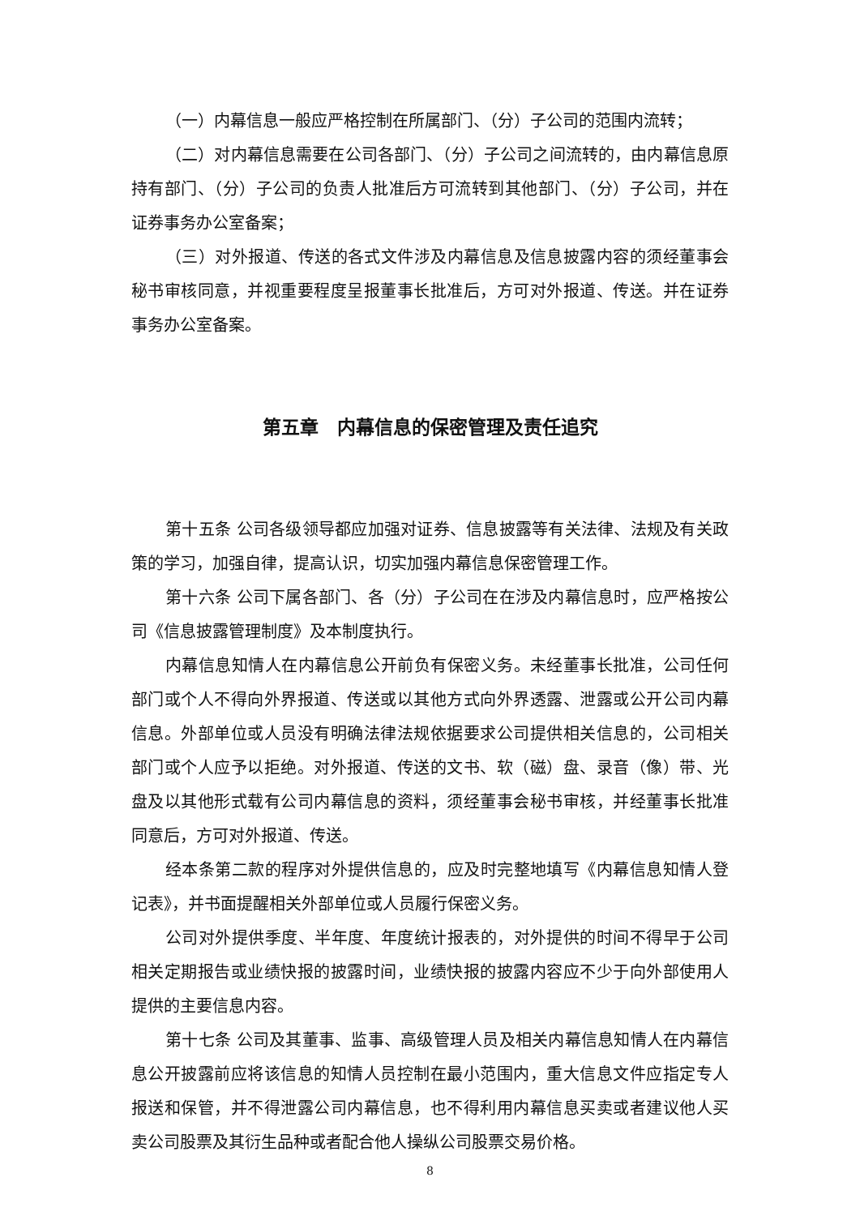（一）内幕信息一般应严格控制在所属部门、（分）子公司的范围内流转；
（二）对内幕信息需要在公司各部门、（分）子公司之间流转的，由内幕信息原持有部门、（分）子公司的负责人批准后方可流转到其他部门、（分）子公司，并在证券事务办公室备案；
（三）对外报道、传送的各式文件涉及内幕信息及信息披露内容的须经董事会秘书审核同意，并视重要程度呈报董事长批准后，方可对外报道、传送。并在证券事务办公室备案。
第五章　内幕信息的保密管理及责任追究
第十五条 公司各级领导都应加强对证券、信息披露等有关法律、法规及有关政策的学习，加强自律，提高认识，切实加强内幕信息保密管理工作。
第十六条 公司下属各部门、各（分）子公司在在涉及内幕信息时，应严格按公司《信息披露管理制度》及本制度执行。
内幕信息知情人在内幕信息公开前负有保密义务。未经董事长批准，公司任何部门或个人不得向外界报道、传送或以其他方式向外界透露、泄露或公开公司内幕信息。外部单位或人员没有明确法律法规依据要求公司提供相关信息的，公司相关部门或个人应予以拒绝。对外报道、传送的文书、软（磁）盘、录音（像）带、光盘及以其他形式载有公司内幕信息的资料，须经董事会秘书审核，并经董事长批准同意后，方可对外报道、传送。
经本条第二款的程序对外提供信息的，应及时完整地填写《内幕信息知情人登记表》，并书面提醒相关外部单位或人员履行保密义务。
公司对外提供季度、半年度、年度统计报表的，对外提供的时间不得早于公司相关定期报告或业绩快报的披露时间，业绩快报的披露内容应不少于向外部使用人提供的主要信息内容。
第十七条 公司及其董事、监事、高级管理人员及相关内幕信息知情人在内幕信息公开披露前应将该信息的知情人员控制在最小范围内，重大信息文件应指定专人报送和保管，并不得泄露公司内幕信息，也不得利用内幕信息买卖或者建议他人买卖公司股票及其衍生品种或者配合他人操纵公司股票交易价格。
8